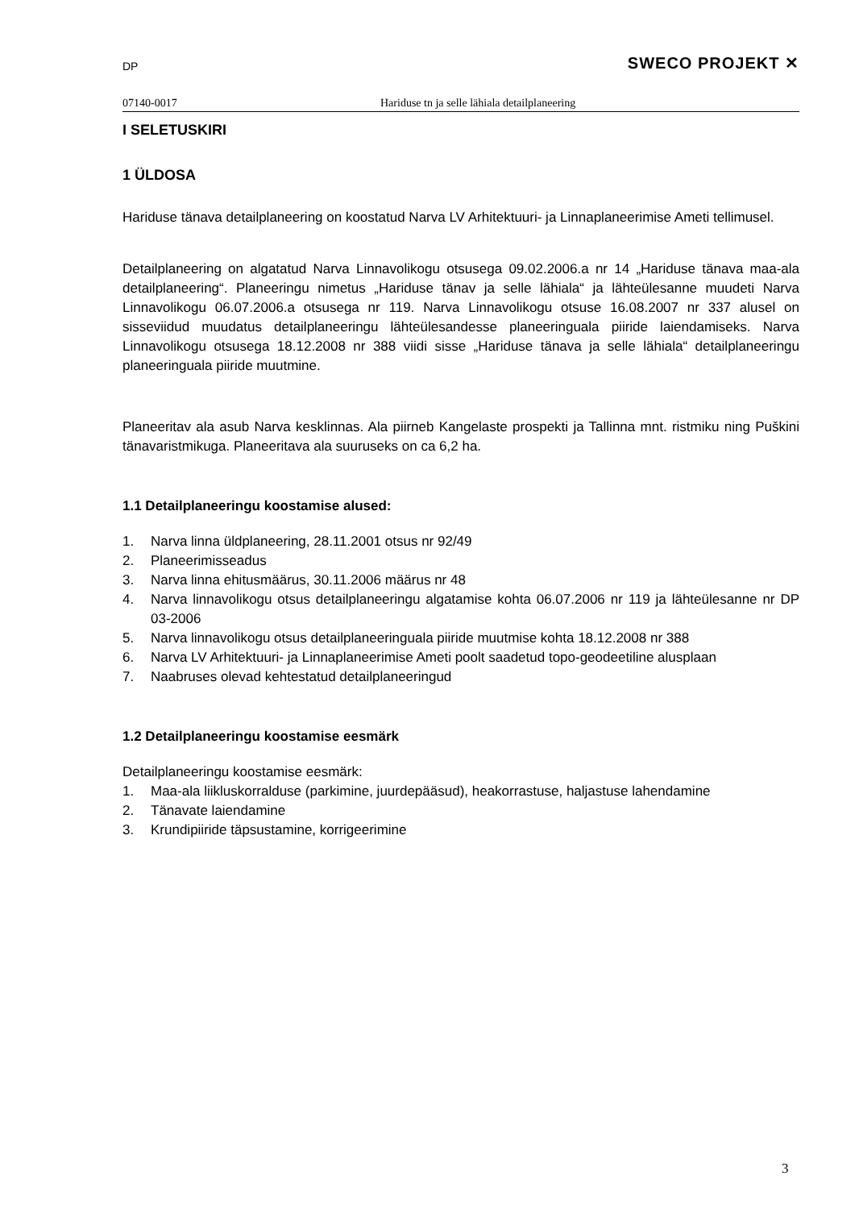DP SWECO PROJEKT ✕
07140-0017 Hariduse tn ja selle lähiala detailplaneering
I SELETUSKIRI
1 ÜLDOSA
Hariduse tänava detailplaneering on koostatud Narva LV Arhitektuuri- ja Linnaplaneerimise Ameti tellimusel.
Detailplaneering on algatatud Narva Linnavolikogu otsusega 09.02.2006.a nr 14 „Hariduse tänava maa-ala detailplaneering“. Planeeringu nimetus „Hariduse tänav ja selle lähiala“ ja lähteülesanne muudeti Narva Linnavolikogu 06.07.2006.a otsusega nr 119. Narva Linnavolikogu otsuse 16.08.2007 nr 337 alusel on sisseviidud muudatus detailplaneeringu lähteülesandesse planeeringuala piiride laiendamiseks. Narva Linnavolikogu otsusega 18.12.2008 nr 388 viidi sisse „Hariduse tänava ja selle lähiala“ detailplaneeringu planeeringuala piiride muutmine.
Planeeritav ala asub Narva kesklinnas. Ala piirneb Kangelaste prospekti ja Tallinna mnt. ristmiku ning Puškini tänavaristmikuga. Planeeritava ala suuruseks on ca 6,2 ha.
1.1 Detailplaneeringu koostamise alused:
1. Narva linna üldplaneering, 28.11.2001 otsus nr 92/49
2. Planeerimisseadus
3. Narva linna ehitusmäärus, 30.11.2006 määrus nr 48
4. Narva linnavolikogu otsus detailplaneeringu algatamise kohta 06.07.2006 nr 119 ja lähteülesanne nr DP 03-2006
5. Narva linnavolikogu otsus detailplaneeringuala piiride muutmise kohta 18.12.2008 nr 388
6. Narva LV Arhitektuuri- ja Linnaplaneerimise Ameti poolt saadetud topo-geodeetiline alusplaan
7. Naabruses olevad kehtestatud detailplaneeringud
1.2 Detailplaneeringu koostamise eesmärk
Detailplaneeringu koostamise eesmärk:
1. Maa-ala liikluskorralduse (parkimine, juurdepääsud), heakorrastuse, haljastuse lahendamine
2. Tänavate laiendamine
3. Krundipiiride täpsustamine, korrigeerimine
3